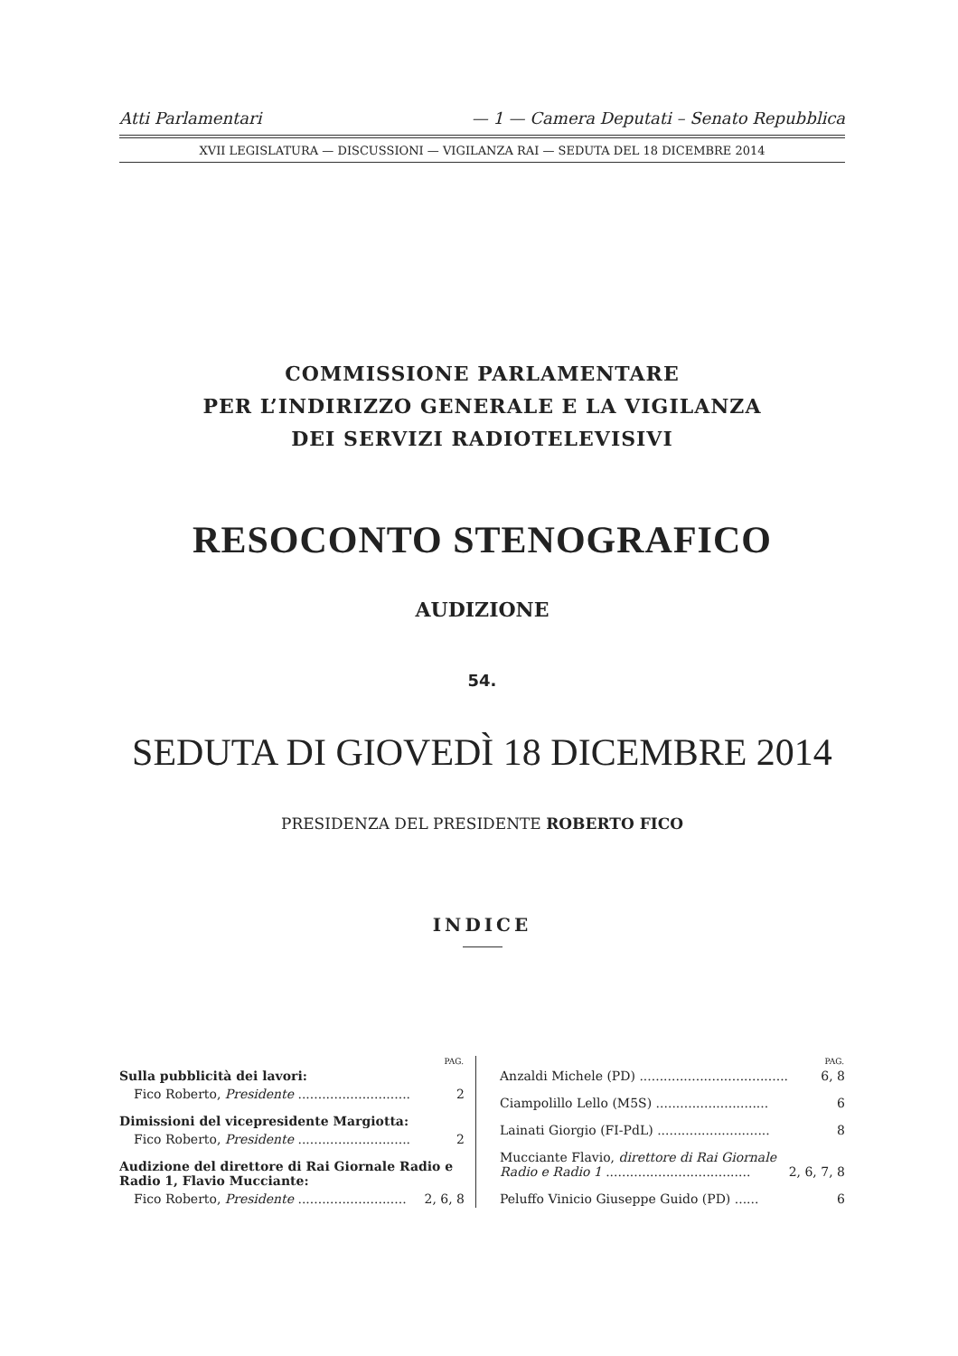Atti Parlamentari — 1 — Camera Deputati – Senato Repubblica
XVII LEGISLATURA — DISCUSSIONI — VIGILANZA RAI — SEDUTA DEL 18 DICEMBRE 2014
COMMISSIONE PARLAMENTARE
PER L’INDIRIZZO GENERALE E LA VIGILANZA
DEI SERVIZI RADIOTELEVISIVI
RESOCONTO STENOGRAFICO
AUDIZIONE
54.
SEDUTA DI GIOVEDÌ 18 DICEMBRE 2014
PRESIDENZA DEL PRESIDENTE ROBERTO FICO
INDICE
| PAG. | |
| --- | --- |
| Sulla pubblicità dei lavori: | |
| Fico Roberto, Presidente ............................ | 2 |
| Dimissioni del vicepresidente Margiotta: | |
| Fico Roberto, Presidente ............................ | 2 |
| Audizione del direttore di Rai Giornale Radio e Radio 1, Flavio Mucciante: | |
| Fico Roberto, Presidente ........................... | 2, 6, 8 |
| PAG. | |
| --- | --- |
| Anzaldi Michele (PD) ..................................... | 6, 8 |
| Ciampolillo Lello (M5S) ............................ | 6 |
| Lainati Giorgio (FI-PdL) ............................ | 8 |
| Mucciante Flavio, direttore di Rai Giornale Radio e Radio 1 .................................... | 2, 6, 7, 8 |
| Peluffo Vinicio Giuseppe Guido (PD) ...... | 6 |